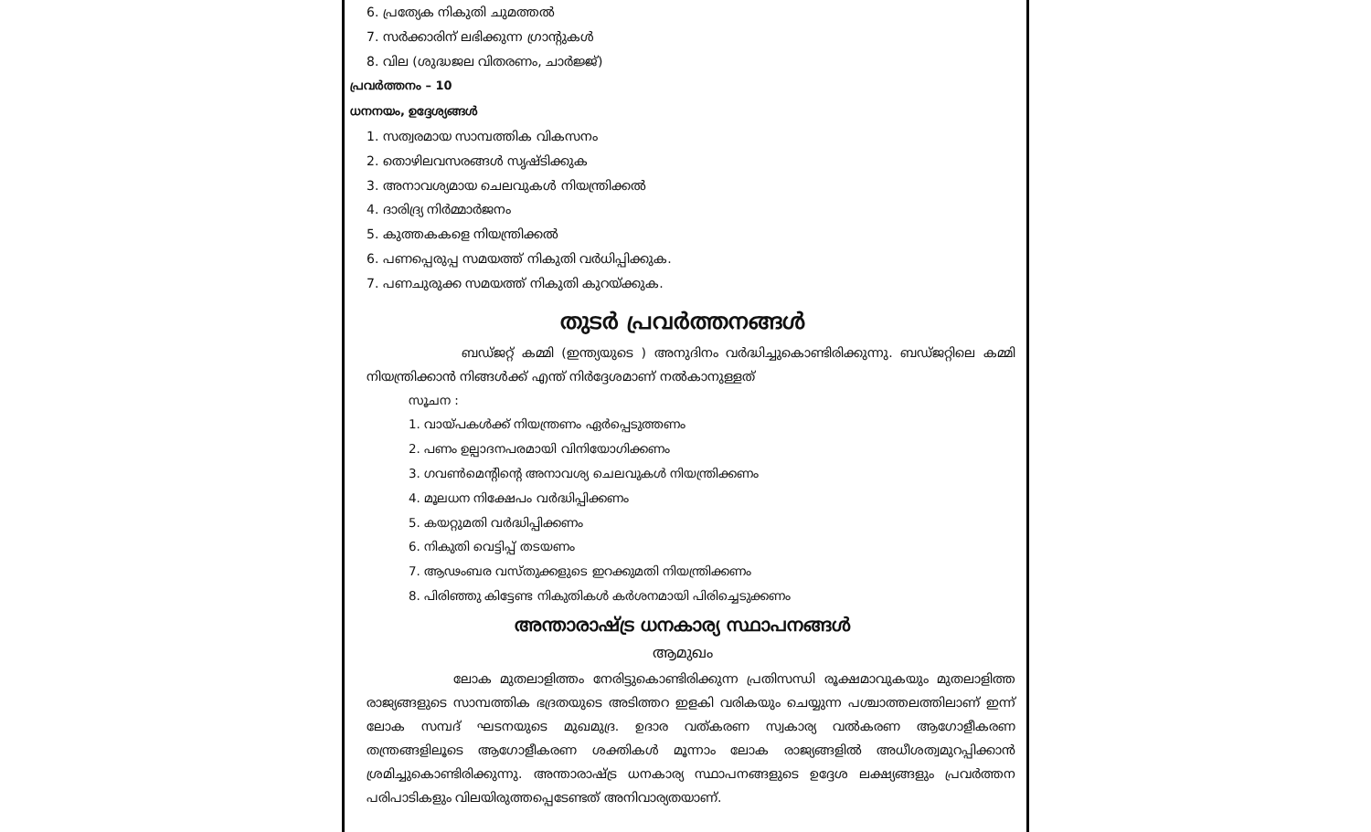6. പ്രത്യേക നികുതി ചുമത്തൽ
7. സർക്കാരിന് ലഭിക്കുന്ന ഗ്രാന്റുകൾ
8. വില (ശുദ്ധജല വിതരണം, ചാർജ്ജ്)
പ്രവർത്തനം – 10
ധനനയം, ഉദ്ദേശ്യങ്ങൾ
1. സത്വരമായ സാമ്പത്തിക വികസനം
2. തൊഴിലവസരങ്ങൾ സൃഷ്ടിക്കുക
3. അനാവശ്യമായ ചെലവുകൾ നിയന്ത്രിക്കൽ
4. ദാരിദ്ര്യ നിർമ്മാർജനം
5. കുത്തകകളെ നിയന്ത്രിക്കൽ
6. പണപ്പെരുപ്പ സമയത്ത് നികുതി വർധിപ്പിക്കുക.
7. പണചുരുക്ക സമയത്ത് നികുതി കുറയ്ക്കുക.
തുടർ പ്രവർത്തനങ്ങൾ
ബഡ്ജറ്റ് കമ്മി (ഇന്ത്യയുടെ ) അനുദിനം വർദ്ധിച്ചുകൊണ്ടിരിക്കുന്നു. ബഡ്ജറ്റിലെ കമ്മി നിയന്ത്രിക്കാൻ നിങ്ങൾക്ക് എന്ത് നിർദ്ദേശമാണ് നൽകാനുള്ളത്
സൂചന :
1. വായ്പകൾക്ക് നിയന്ത്രണം ഏർപ്പെടുത്തണം
2. പണം ഉല്പാദനപരമായി വിനിയോഗിക്കണം
3. ഗവൺമെന്റിന്റെ അനാവശ്യ ചെലവുകൾ നിയന്ത്രിക്കണം
4. മൂലധന നിക്ഷേപം വർദ്ധിപ്പിക്കണം
5. കയറ്റുമതി വർദ്ധിപ്പിക്കണം
6. നികുതി വെട്ടിപ്പ് തടയണം
7. ആഢംബര വസ്തുക്കളുടെ ഇറക്കുമതി നിയന്ത്രിക്കണം
8. പിരിഞ്ഞു കിട്ടേണ്ട നികുതികൾ കർശനമായി പിരിച്ചെടുക്കണം
അന്താരാഷ്ട്ര ധനകാര്യ സ്ഥാപനങ്ങൾ
ആമുഖം
ലോക മുതലാളിത്തം നേരിട്ടുകൊണ്ടിരിക്കുന്ന പ്രതിസന്ധി രൂക്ഷമാവുകയും മുതലാളിത്ത രാജ്യങ്ങളുടെ സാമ്പത്തിക ഭദ്രതയുടെ അടിത്തറ ഇളകി വരികയും ചെയ്യുന്ന പശ്ചാത്തലത്തിലാണ് ഇന്ന് ലോക സമ്പദ് ഘടനയുടെ മുഖമുദ്ര. ഉദാര വത്കരണ സ്വകാര്യ വൽകരണ ആഗോളീകരണ തന്ത്രങ്ങളിലൂടെ ആഗോളീകരണ ശക്തികൾ മൂന്നാം ലോക രാജ്യങ്ങളിൽ അധീശത്വമുറപ്പിക്കാൻ ശ്രമിച്ചുകൊണ്ടിരിക്കുന്നു. അന്താരാഷ്ട്ര ധനകാര്യ സ്ഥാപനങ്ങളുടെ ഉദ്ദേശ ലക്ഷ്യങ്ങളും പ്രവർത്തന പരിപാടികളും വിലയിരുത്തപ്പെടേണ്ടത് അനിവാര്യതയാണ്.